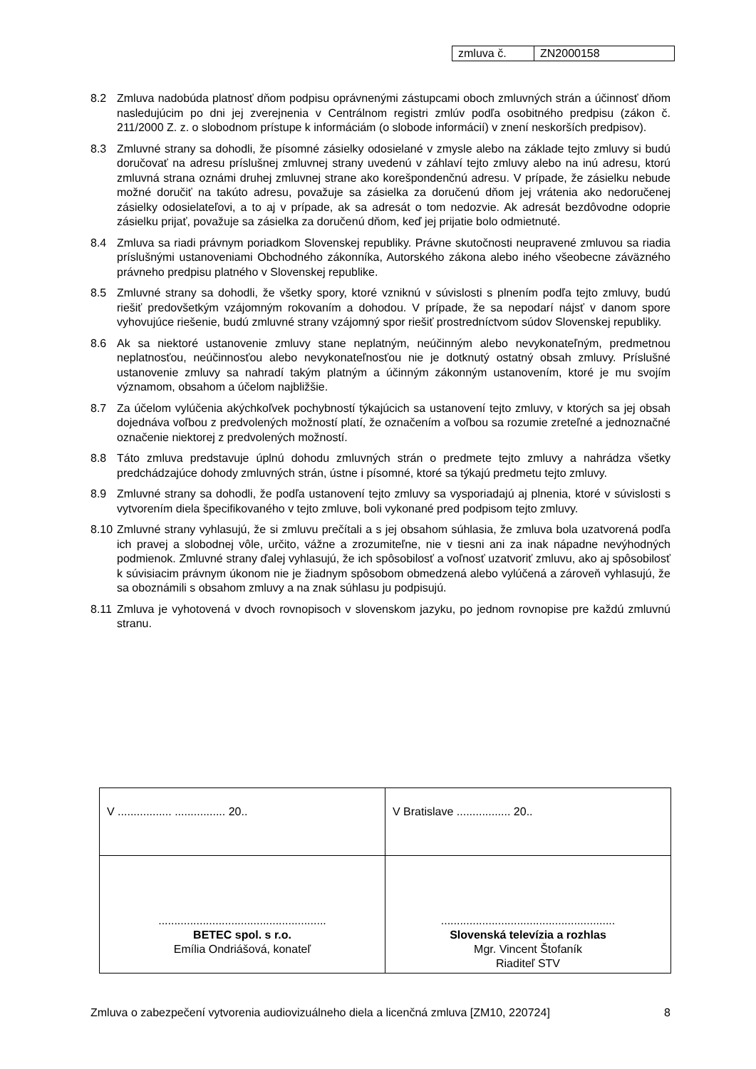| zmluva č. | ZN2000158 |
8.2 Zmluva nadobúda platnosť dňom podpisu oprávnenými zástupcami oboch zmluvných strán a účinnosť dňom nasledujúcim po dni jej zverejnenia v Centrálnom registri zmlúv podľa osobitného predpisu (zákon č. 211/2000 Z. z. o slobodnom prístupe k informáciám (o slobode informácií) v znení neskorších predpisov).
8.3 Zmluvné strany sa dohodli, že písomné zásielky odosielané v zmysle alebo na základe tejto zmluvy si budú doručovať na adresu príslušnej zmluvnej strany uvedenú v záhlaví tejto zmluvy alebo na inú adresu, ktorú zmluvná strana oznámi druhej zmluvnej strane ako korešpondenčnú adresu. V prípade, že zásielku nebude možné doručiť na takúto adresu, považuje sa zásielka za doručenú dňom jej vrátenia ako nedoručenej zásielky odosielateľovi, a to aj v prípade, ak sa adresát o tom nedozvie. Ak adresát bezdôvodne odoprie zásielku prijať, považuje sa zásielka za doručenú dňom, keď jej prijatie bolo odmietnuté.
8.4 Zmluva sa riadi právnym poriadkom Slovenskej republiky. Právne skutočnosti neupravené zmluvou sa riadia príslušnými ustanoveniami Obchodného zákonníka, Autorského zákona alebo iného všeobecne záväzného právneho predpisu platného v Slovenskej republike.
8.5 Zmluvné strany sa dohodli, že všetky spory, ktoré vzniknú v súvislosti s plnením podľa tejto zmluvy, budú riešiť predovšetkým vzájomným rokovaním a dohodou. V prípade, že sa nepodarí nájsť v danom spore vyhovujúce riešenie, budú zmluvné strany vzájomný spor riešiť prostredníctvom súdov Slovenskej republiky.
8.6 Ak sa niektoré ustanovenie zmluvy stane neplatným, neúčinným alebo nevykonateľným, predmetnou neplatnosťou, neúčinnosťou alebo nevykonateľnosťou nie je dotknutý ostatný obsah zmluvy. Príslušné ustanovenie zmluvy sa nahradí takým platným a účinným zákonným ustanovením, ktoré je mu svojím významom, obsahom a účelom najbližšie.
8.7 Za účelom vylúčenia akýchkoľvek pochybností týkajúcich sa ustanovení tejto zmluvy, v ktorých sa jej obsah dojednáva voľbou z predvolených možností platí, že označením a voľbou sa rozumie zreteľné a jednoznačné označenie niektorej z predvolených možností.
8.8 Táto zmluva predstavuje úplnú dohodu zmluvných strán o predmete tejto zmluvy a nahrádza všetky predchádzajúce dohody zmluvných strán, ústne i písomné, ktoré sa týkajú predmetu tejto zmluvy.
8.9 Zmluvné strany sa dohodli, že podľa ustanovení tejto zmluvy sa vysporiadajú aj plnenia, ktoré v súvislosti s vytvorením diela špecifikovaného v tejto zmluve, boli vykonané pred podpisom tejto zmluvy.
8.10 Zmluvné strany vyhlasujú, že si zmluvu prečítali a s jej obsahom súhlasia, že zmluva bola uzatvorená podľa ich pravej a slobodnej vôle, určito, vážne a zrozumiteľne, nie v tiesni ani za inak nápadne nevýhodných podmienok. Zmluvné strany ďalej vyhlasujú, že ich spôsobilosť a voľnosť uzatvoriť zmluvu, ako aj spôsobilosť k súvisiacim právnym úkonom nie je žiadnym spôsobom obmedzená alebo vylúčená a zároveň vyhlasujú, že sa oboznámili s obsahom zmluvy a na znak súhlasu ju podpisujú.
8.11 Zmluva je vyhotovená v dvoch rovnopisoch v slovenskom jazyku, po jednom rovnopise pre každú zmluvnú stranu.
| V ................. ................ 20.. | V Bratislave ................. 20.. |
| ..................................................... BETEC spol. s r.o. Emília Ondriášová, konateľ | ....................................................... Slovenská televízia a rozhlas Mgr. Vincent Štofaník Riaditeľ STV |
Zmluva o zabezpečení vytvorenia audiovizuálneho diela a licenčná zmluva [ZM10, 220724] 8